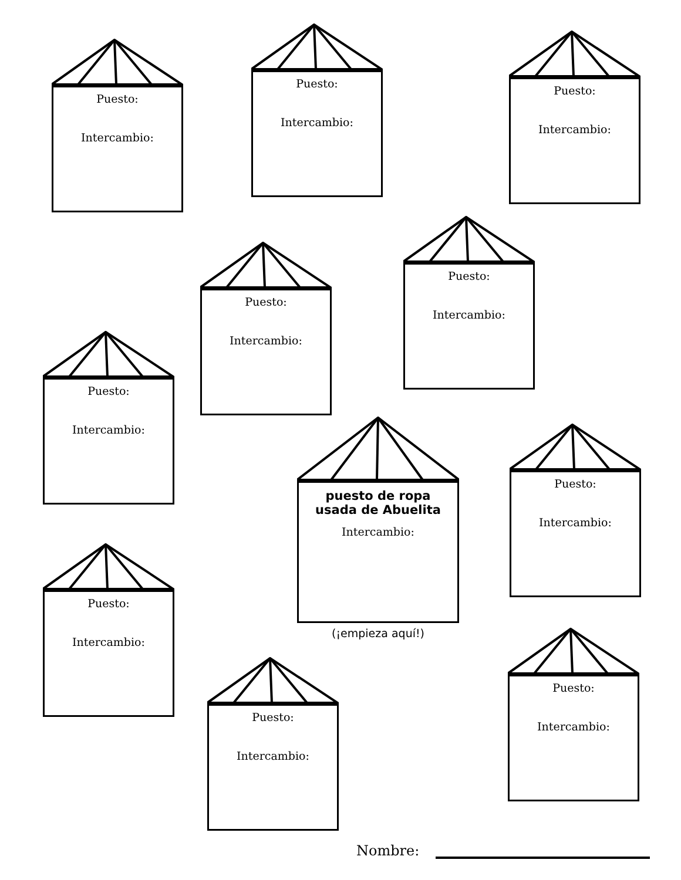Puesto:
Intercambio:
Puesto:
Intercambio:
Puesto:
Intercambio:
Puesto:
Intercambio:
Puesto:
Intercambio:
Puesto:
Intercambio:
puesto de ropa
usada de Abuelita
Intercambio:
(¡empieza aquí!)
Puesto:
Intercambio:
Puesto:
Intercambio:
Puesto:
Intercambio:
Puesto:
Intercambio:
Nombre: